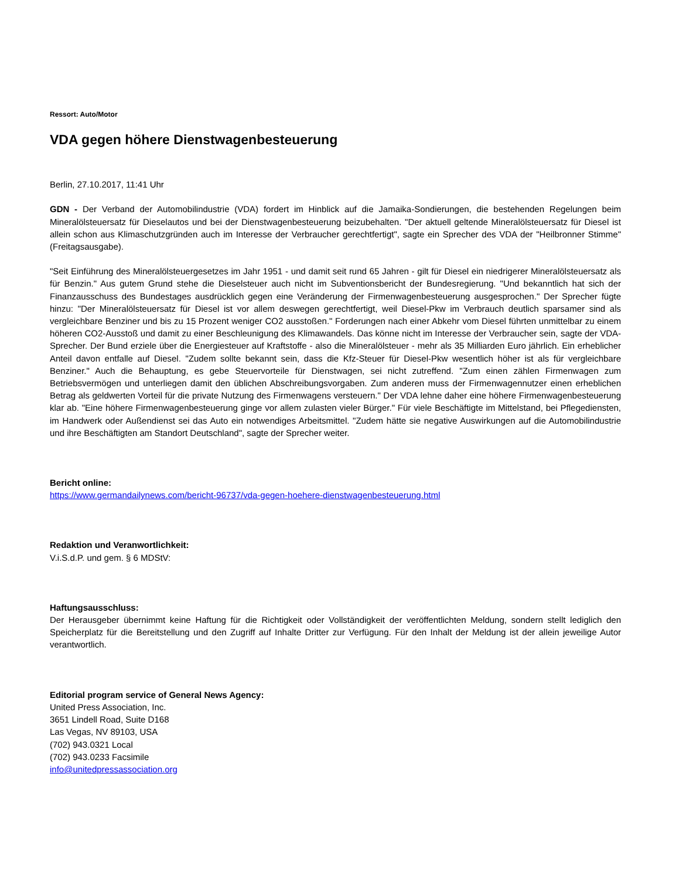Ressort: Auto/Motor
VDA gegen höhere Dienstwagenbesteuerung
Berlin, 27.10.2017, 11:41 Uhr
GDN - Der Verband der Automobilindustrie (VDA) fordert im Hinblick auf die Jamaika-Sondierungen, die bestehenden Regelungen beim Mineralölsteuersatz für Dieselautos und bei der Dienstwagenbesteuerung beizubehalten. "Der aktuell geltende Mineralölsteuersatz für Diesel ist allein schon aus Klimaschutzgründen auch im Interesse der Verbraucher gerechtfertigt", sagte ein Sprecher des VDA der "Heilbronner Stimme" (Freitagsausgabe).
"Seit Einführung des Mineralölsteuergesetzes im Jahr 1951 - und damit seit rund 65 Jahren - gilt für Diesel ein niedrigerer Mineralölsteuersatz als für Benzin." Aus gutem Grund stehe die Dieselsteuer auch nicht im Subventionsbericht der Bundesregierung. "Und bekanntlich hat sich der Finanzausschuss des Bundestages ausdrücklich gegen eine Veränderung der Firmenwagenbesteuerung ausgesprochen." Der Sprecher fügte hinzu: "Der Mineralölsteuersatz für Diesel ist vor allem deswegen gerechtfertigt, weil Diesel-Pkw im Verbrauch deutlich sparsamer sind als vergleichbare Benziner und bis zu 15 Prozent weniger CO2 ausstoßen." Forderungen nach einer Abkehr vom Diesel führten unmittelbar zu einem höheren CO2-Ausstoß und damit zu einer Beschleunigung des Klimawandels. Das könne nicht im Interesse der Verbraucher sein, sagte der VDA-Sprecher. Der Bund erziele über die Energiesteuer auf Kraftstoffe - also die Mineralölsteuer - mehr als 35 Milliarden Euro jährlich. Ein erheblicher Anteil davon entfalle auf Diesel. "Zudem sollte bekannt sein, dass die Kfz-Steuer für Diesel-Pkw wesentlich höher ist als für vergleichbare Benziner." Auch die Behauptung, es gebe Steuervorteile für Dienstwagen, sei nicht zutreffend. "Zum einen zählen Firmenwagen zum Betriebsvermögen und unterliegen damit den üblichen Abschreibungsvorgaben. Zum anderen muss der Firmenwagennutzer einen erheblichen Betrag als geldwerten Vorteil für die private Nutzung des Firmenwagens versteuern." Der VDA lehne daher eine höhere Firmenwagenbesteuerung klar ab. "Eine höhere Firmenwagenbesteuerung ginge vor allem zulasten vieler Bürger." Für viele Beschäftigte im Mittelstand, bei Pflegediensten, im Handwerk oder Außendienst sei das Auto ein notwendiges Arbeitsmittel. "Zudem hätte sie negative Auswirkungen auf die Automobilindustrie und ihre Beschäftigten am Standort Deutschland", sagte der Sprecher weiter.
Bericht online:
https://www.germandailynews.com/bericht-96737/vda-gegen-hoehere-dienstwagenbesteuerung.html
Redaktion und Veranwortlichkeit:
V.i.S.d.P. und gem. § 6 MDStV:
Haftungsausschluss:
Der Herausgeber übernimmt keine Haftung für die Richtigkeit oder Vollständigkeit der veröffentlichten Meldung, sondern stellt lediglich den Speicherplatz für die Bereitstellung und den Zugriff auf Inhalte Dritter zur Verfügung. Für den Inhalt der Meldung ist der allein jeweilige Autor verantwortlich.
Editorial program service of General News Agency:
United Press Association, Inc.
3651 Lindell Road, Suite D168
Las Vegas, NV 89103, USA
(702) 943.0321 Local
(702) 943.0233 Facsimile
info@unitedpressassociation.org